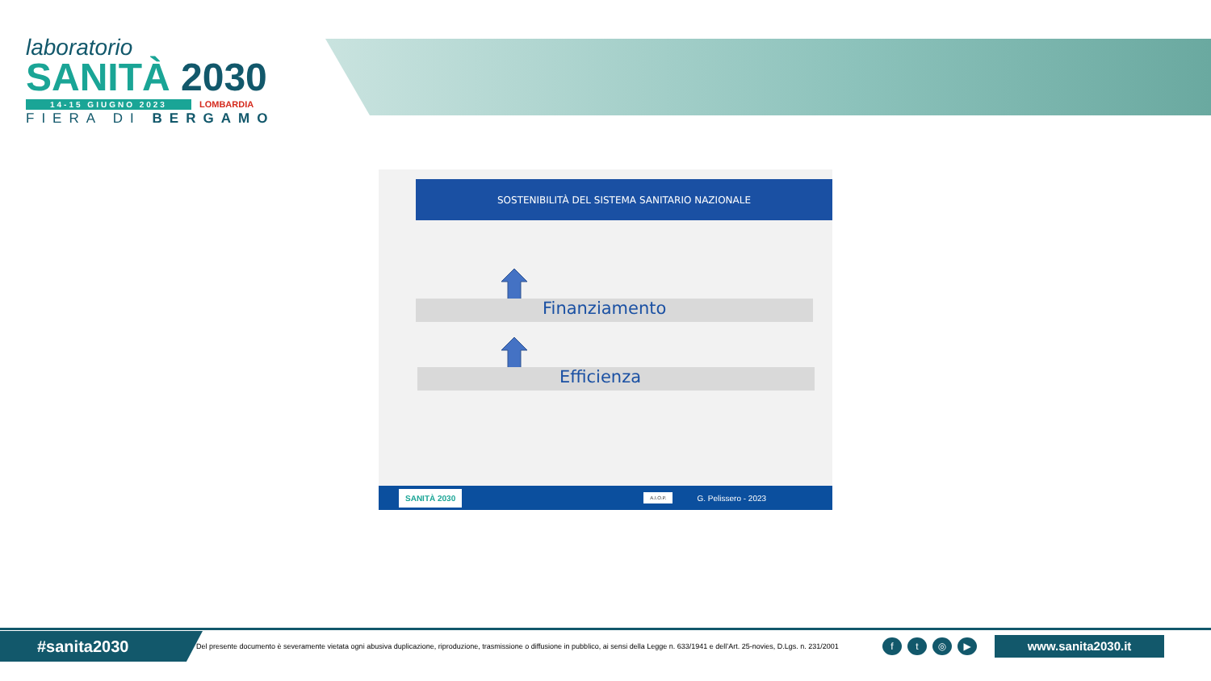laboratorio
SANITÀ 2030
14-15 GIUGNO 2023 LOMBARDIA
FIERA DI BERGAMO
SOSTENIBILITÀ DEL SISTEMA SANITARIO NAZIONALE
Finanziamento
Efficienza
SANITÀ 2030 A.I.O.P. G. Pelissero - 2023
#sanita2030
Del presente documento è severamente vietata ogni abusiva duplicazione, riproduzione, trasmissione o diffusione in pubblico, ai sensi della Legge n. 633/1941 e dell’Art. 25-novies, D.Lgs. n. 231/2001
f t ◎ ▶
www.sanita2030.it